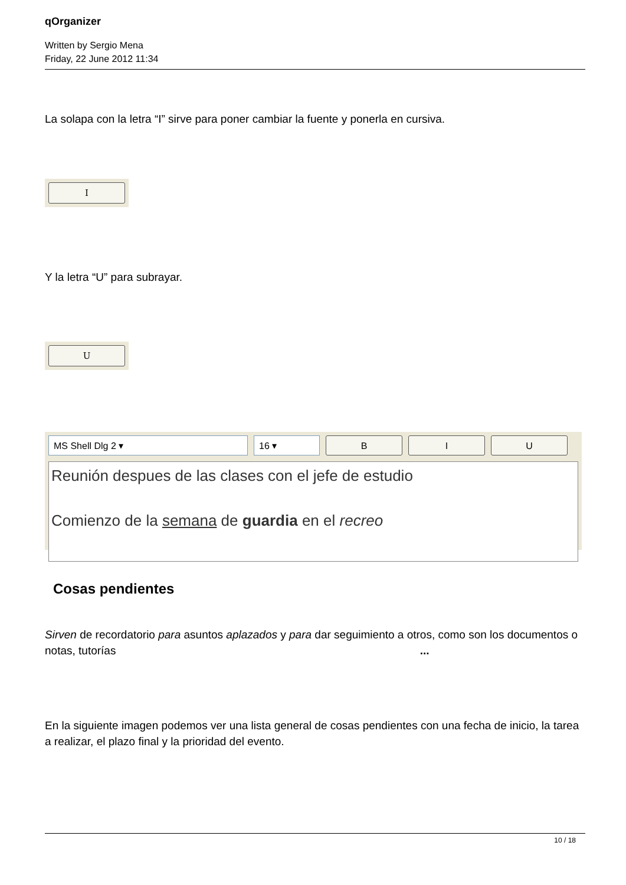qOrganizer
Written by Sergio Mena
Friday, 22 June 2012 11:34
La solapa con la letra “I” sirve para poner cambiar la fuente y ponerla en cursiva.
I
Y la letra “U” para subrayar.
U
MS Shell Dlg 2 ▾ 16 ▾ B I U
Reunión despues de las clases con el jefe de estudio
Comienzo de la semana de guardia en el recreo
Cosas pendientes
Sirven de recordatorio para asuntos aplazados y para dar seguimiento a otros, como son los documentos o notas, tutorías ...
En la siguiente imagen podemos ver una lista general de cosas pendientes con una fecha de inicio, la tarea a realizar, el plazo final y la prioridad del evento.
10 / 18